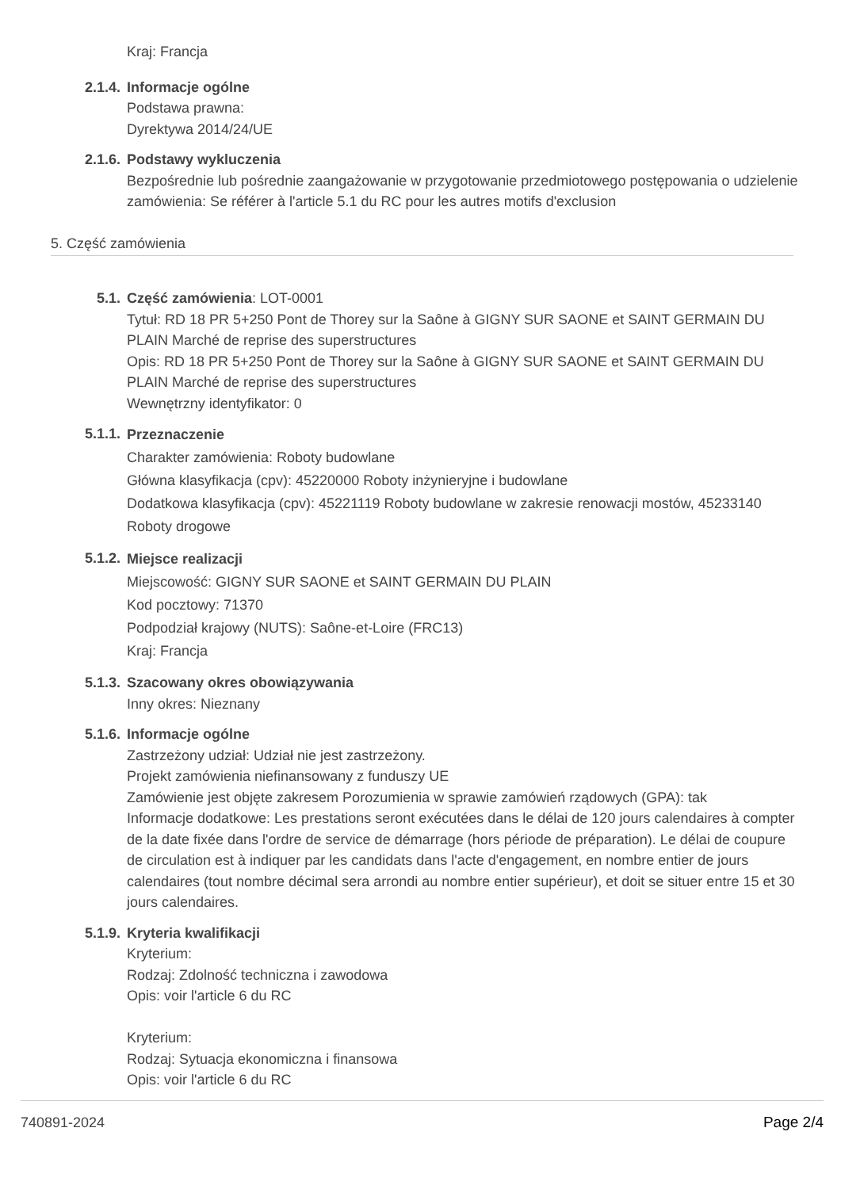Kraj: Francja
2.1.4. Informacje ogólne
Podstawa prawna:
Dyrektywa 2014/24/UE
2.1.6. Podstawy wykluczenia
Bezpośrednie lub pośrednie zaangażowanie w przygotowanie przedmiotowego postępowania o udzielenie zamówienia: Se référer à l'article 5.1 du RC pour les autres motifs d'exclusion
5. Część zamówienia
5.1. Część zamówienia: LOT-0001
Tytuł: RD 18 PR 5+250 Pont de Thorey sur la Saône à GIGNY SUR SAONE et SAINT GERMAIN DU PLAIN Marché de reprise des superstructures
Opis: RD 18 PR 5+250 Pont de Thorey sur la Saône à GIGNY SUR SAONE et SAINT GERMAIN DU PLAIN Marché de reprise des superstructures
Wewnętrzny identyfikator: 0
5.1.1.
Przeznaczenie
Charakter zamówienia: Roboty budowlane
Główna klasyfikacja (cpv): 45220000 Roboty inżynieryjne i budowlane
Dodatkowa klasyfikacja (cpv): 45221119 Roboty budowlane w zakresie renowacji mostów, 45233140 Roboty drogowe
5.1.2.
Miejsce realizacji
Miejscowość: GIGNY SUR SAONE et SAINT GERMAIN DU PLAIN
Kod pocztowy: 71370
Podpodział krajowy (NUTS): Saône-et-Loire (FRC13)
Kraj: Francja
5.1.3. Szacowany okres obowiązywania
Inny okres: Nieznany
5.1.6. Informacje ogólne
Zastrzeżony udział: Udział nie jest zastrzeżony.
Projekt zamówienia niefinansowany z funduszy UE
Zamówienie jest objęte zakresem Porozumienia w sprawie zamówień rządowych (GPA): tak
Informacje dodatkowe: Les prestations seront exécutées dans le délai de 120 jours calendaires à compter de la date fixée dans l'ordre de service de démarrage (hors période de préparation). Le délai de coupure de circulation est à indiquer par les candidats dans l'acte d'engagement, en nombre entier de jours calendaires (tout nombre décimal sera arrondi au nombre entier supérieur), et doit se situer entre 15 et 30 jours calendaires.
5.1.9. Kryteria kwalifikacji
Kryterium:
Rodzaj: Zdolność techniczna i zawodowa
Opis: voir l'article 6 du RC
Kryterium:
Rodzaj: Sytuacja ekonomiczna i finansowa
Opis: voir l'article 6 du RC
740891-2024 Page 2/4